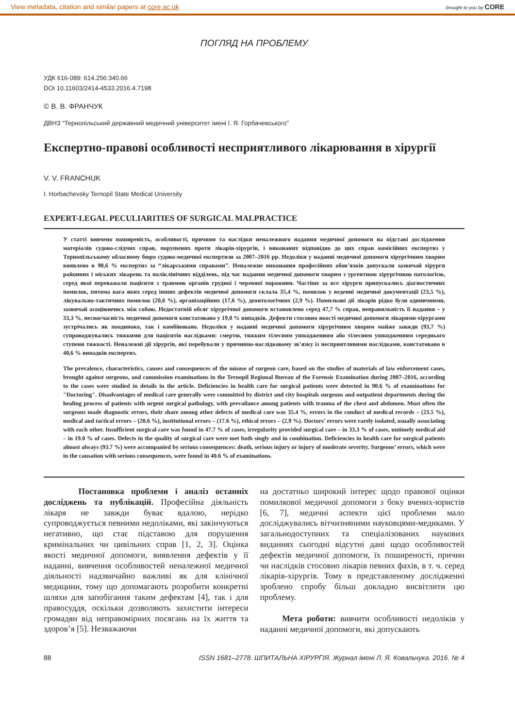View metadata, citation and similar papers at core.ac.uk brought to you by CORE
ПОГЛЯД НА ПРОБЛЕМУ
УДК 616-089: 614.256:340.66
DOI 10.11603/2414-4533.2016.4.7198
© В. В. ФРАНЧУК
ДВНЗ “Тернопільський державний медичний університет імені І. Я. Горбачевського”
Експертно-правові особливості несприятливого лікарювання в хірургії
V. V. FRANCHUK
I. Horbachevsky Ternopil State Medical University
EXPERT-LEGAL PECULIARITIES OF SURGICAL MALPRACTICE
У статті вивчено поширеність, особливості, причини та наслідки неналежного надання медичної допомоги на підставі дослідження матеріалів судово-слідчих справ, порушених проти лікарів-хірургів, і виконаних відповідно до цих справ комісійних експертиз у Тернопільському обласному бюро судово-медичної експертизи за 2007–2016 рр. Недоліки у наданні медичної допомоги хірургічним хворим виявлено в 90,6 % експертиз за “лікарськими справами”. Неналежне виконання професійних обов’язків допускали зазвичай хірурги районних і міських лікарень та поліклінічних відділень, під час надання медичної допомоги хворим з ургентною хірургічною патологією, серед якої переважали пацієнти з травмою органів грудної і черевної порожнин. Частіше за все хірурги припускались діагностичних помилок, питома вага яких серед інших дефектів медичної допомоги склала 35,4 %, помилок у веденні медичної документації (23,5 %), лікувально-тактичних помилок (20,6 %), організаційних (17,6 %), деонтологічних (2,9 %). Помилкові дії лікарів рідко були одиничними, зазвичай асоціюючись між собою. Недостатній обсяг хірургічної допомоги встановлено серед 47,7 % справ, неправильність її надання – у 33,3 %, несвоєчасність медичної допомоги констатовано у 19,0 % випадків. Дефекти стосовно якості медичної допомоги лікарями-хірургами зустрічались як поодиноко, так і комбіновано. Недоліки у наданні медичної допомоги хірургічним хворим майже завжди (93,7 %) супроводжувались тяжкими для пацієнтів наслідками: смертю, тяжким тілесним ушкодженням або тілесним ушкодженням середнього ступеня тяжкості. Неналежні дії хірургів, які перебували у причинно-наслідковому зв’язку із несприятливими наслідками, констатовано в 40,6 % випадків експертиз.
The prevalence, characteristics, causes and consequences of the misuse of surgeon care, based on the studies of materials of law enforcement cases, brought against surgeons, and commission examinations in the Ternopil Regional Bureau of the Forensic Examination during 2007–2016, according to the cases were studied in details in the article. Deficiencies in health care for surgical patients were detected in 90.6 % of examinations for "Doctoring". Disadvantages of medical care generally were committed by district and city hospitals surgeons and outpatient departments during the healing process of patients with urgent surgical pathology, with prevailance among patients with trauma of the chest and abdomen. Most often the surgeons made diagnostic errors, their share among other defects of medical care was 35.4 %, errors in the conduct of medical records – (23.5 %), medical and tactical errors – (20.6 %), institutional errors – (17.6 %), ethical errors – (2.9 %). Doctors’ errors were rarely isolated, usually associating with each other. Insufficient surgical care was found in 47.7 % of cases, irregularity provided surgical care – in 33.3 % of cases, untimely medical aid – in 19.0 % of cases. Defects in the quality of surgical care were met both singly and in combination. Deficiencies in health care for surgical patients almost always (93.7 %) were accompanied by serious consequences: death, serious injury or injury of moderate severity. Surgeons’ errors, which were in the causation with serious consequences, were found in 40.6 % of examinations.
Постановка проблеми і аналіз останніх досліджень та публікацій. Професійна діяльність лікаря не завжди буває вдалою, нерідко супроводжується певними недоліками, які закінчуються негативно, що стає підставою для порушення кримінальних чи цивільних справ [1, 2, 3]. Оцінка якості медичної допомоги, виявлення дефектів у її наданні, вивчення особливостей неналежної медичної діяльності надзвичайно важливі як для клінічної медицини, тому що допомагають розробити конкретні шляхи для запобігання таким дефектам [4], так і для правосуддя, оскільки дозволяють захистити інтереси громадян від неправомірних посягань на їх життя та здоров’я [5]. Незважаючи
на достатньо широкий інтерес щодо правової оцінки помилкової медичної допомоги з боку вчених-юристів [6, 7], медичні аспекти цієї проблеми мало досліджувались вітчизняними науковцями-медиками. У загальнодоступних та спеціалізованих наукових виданнях сьогодні відсутні дані щодо особливостей дефектів медичної допомоги, їх поширеності, причин чи наслідків стосовно лікарів певних фахів, в т. ч. серед лікарів-хірургів. Тому в представленому дослідженні зроблено спробу більш докладно висвітлити цю проблему.
Мета роботи: вивчити особливості недоліків у наданні медичної допомоги, які допускають
88 ISSN 1681–2778. ШПИТАЛЬНА ХІРУРГІЯ. Журнал імені Л. Я. Ковальчука. 2016. № 4